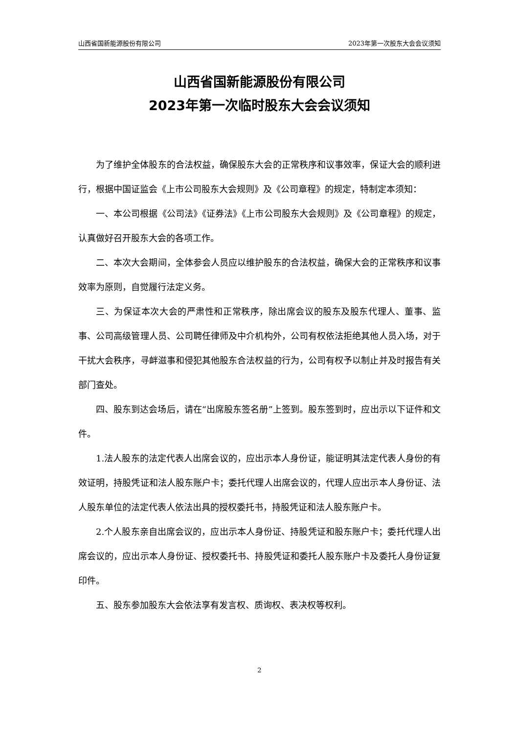山西省国新能源股份有限公司 2023年第一次股东大会会议须知
山西省国新能源股份有限公司
2023年第一次临时股东大会会议须知
为了维护全体股东的合法权益，确保股东大会的正常秩序和议事效率，保证大会的顺利进行，根据中国证监会《上市公司股东大会规则》及《公司章程》的规定，特制定本须知：
一、本公司根据《公司法》《证券法》《上市公司股东大会规则》及《公司章程》的规定，认真做好召开股东大会的各项工作。
二、本次大会期间，全体参会人员应以维护股东的合法权益，确保大会的正常秩序和议事效率为原则，自觉履行法定义务。
三、为保证本次大会的严肃性和正常秩序，除出席会议的股东及股东代理人、董事、监事、公司高级管理人员、公司聘任律师及中介机构外，公司有权依法拒绝其他人员入场，对于干扰大会秩序，寻衅滋事和侵犯其他股东合法权益的行为，公司有权予以制止并及时报告有关部门查处。
四、股东到达会场后，请在“出席股东签名册”上签到。股东签到时，应出示以下证件和文件。
1.法人股东的法定代表人出席会议的，应出示本人身份证，能证明其法定代表人身份的有效证明，持股凭证和法人股东账户卡；委托代理人出席会议的，代理人应出示本人身份证、法人股东单位的法定代表人依法出具的授权委托书，持股凭证和法人股东账户卡。
2.个人股东亲自出席会议的，应出示本人身份证、持股凭证和股东账户卡；委托代理人出席会议的，应出示本人身份证、授权委托书、持股凭证和委托人股东账户卡及委托人身份证复印件。
五、股东参加股东大会依法享有发言权、质询权、表决权等权利。
2